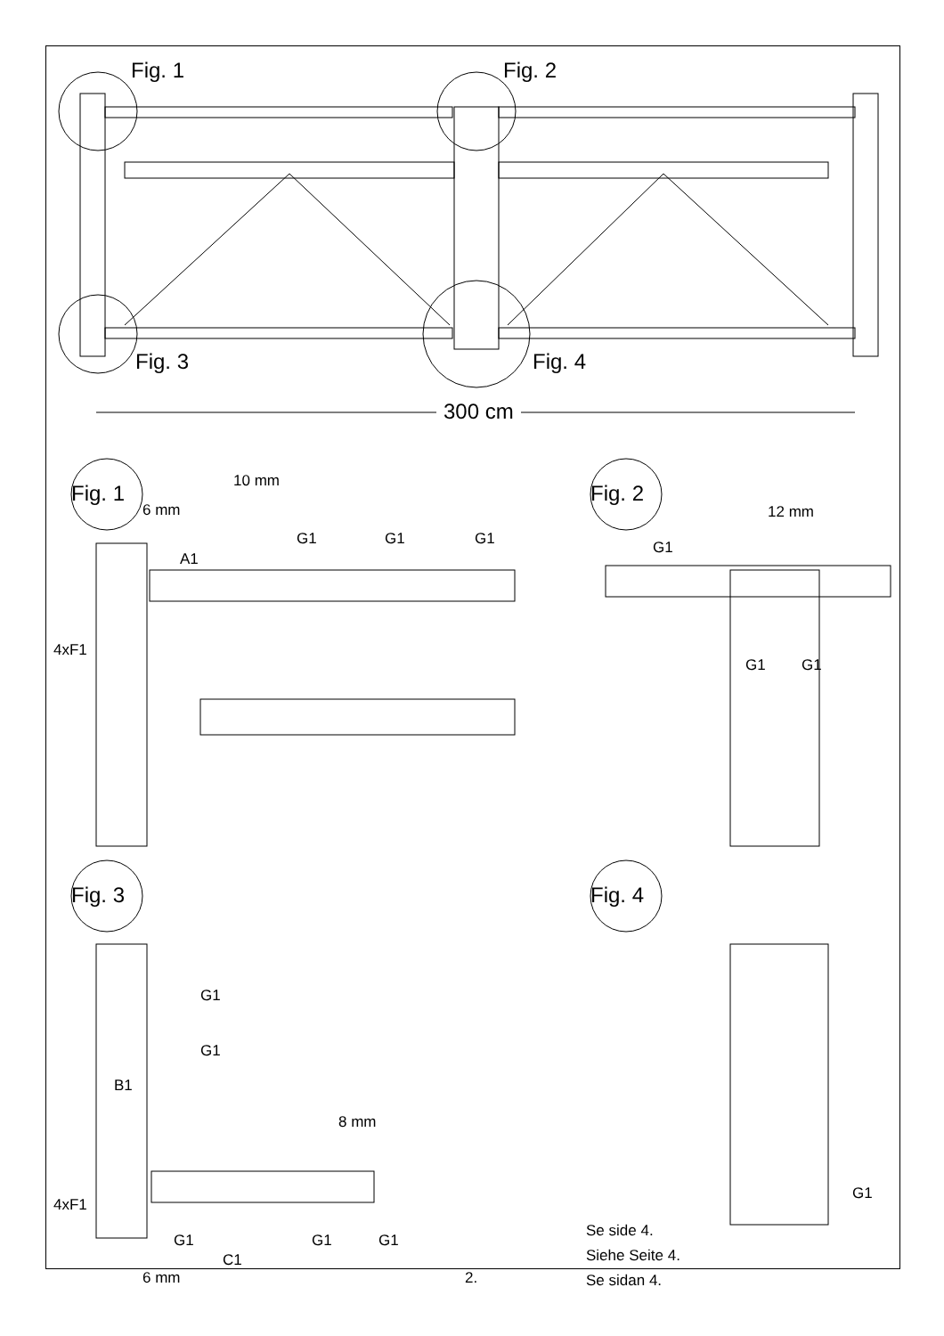Fig. 1 Fig. 2
Fig. 3 Fig. 4
300 cm
Fig. 1 10 mm
6 mm
A1
G1 G1 G1
4xF1
Fig. 2
12 mm
G1
G1 G1
Fig. 3
G1
G1
B1
8 mm
4xF1
G1 G1 G1
C1
6 mm 2.
Fig. 4
G1
Se side 4.
Siehe Seite 4.
Se sidan 4.